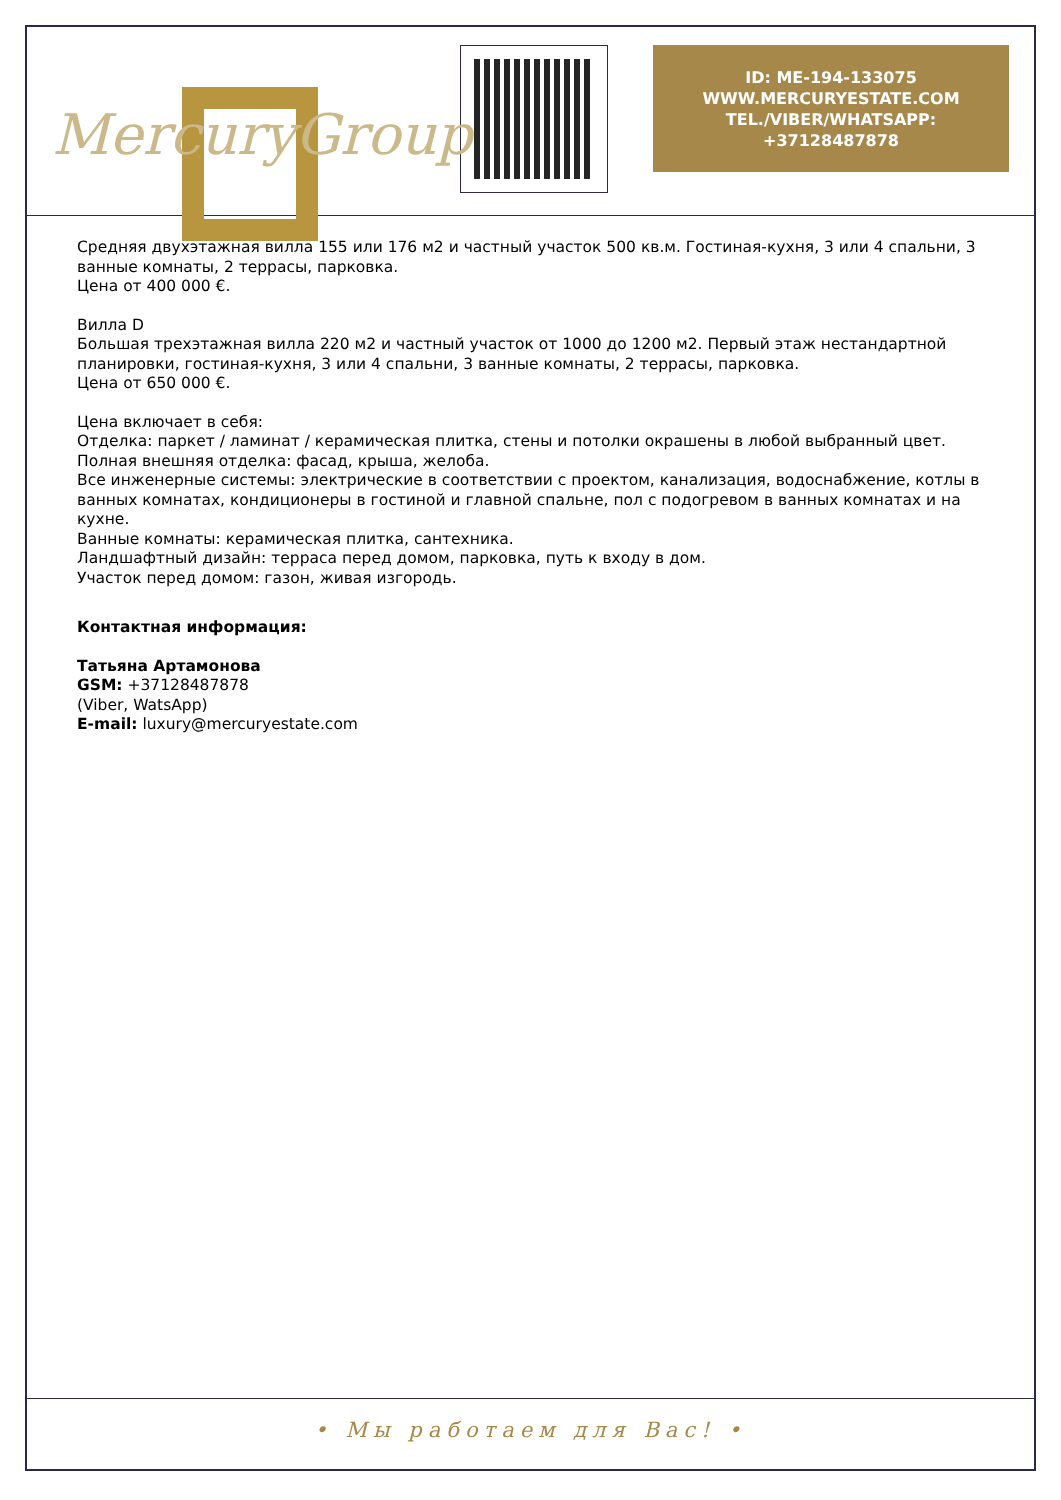MercuryGroup
ID: ME-194-133075
WWW.MERCURYESTATE.COM
TEL./VIBER/WHATSAPP:
+37128487878
Средняя двухэтажная вилла 155 или 176 м2 и частный участок 500 кв.м. Гостиная-кухня, 3 или 4 спальни, 3 ванные комнаты, 2 террасы, парковка.
Цена от 400 000 €.
Вилла D
Большая трехэтажная вилла 220 м2 и частный участок от 1000 до 1200 м2. Первый этаж нестандартной планировки, гостиная-кухня, 3 или 4 спальни, 3 ванные комнаты, 2 террасы, парковка.
Цена от 650 000 €.
Цена включает в себя:
Отделка: паркет / ламинат / керамическая плитка, стены и потолки окрашены в любой выбранный цвет.
Полная внешняя отделка: фасад, крыша, желоба.
Все инженерные системы: электрические в соответствии с проектом, канализация, водоснабжение, котлы в ванных комнатах, кондиционеры в гостиной и главной спальне, пол с подогревом в ванных комнатах и на кухне.
Ванные комнаты: керамическая плитка, сантехника.
Ландшафтный дизайн: терраса перед домом, парковка, путь к входу в дом.
Участок перед домом: газон, живая изгородь.
Контактная информация:
Татьяна Артамонова
GSM: +37128487878
(Viber, WatsApp)
E-mail: luxury@mercuryestate.com
• Мы работаем для Вас! •